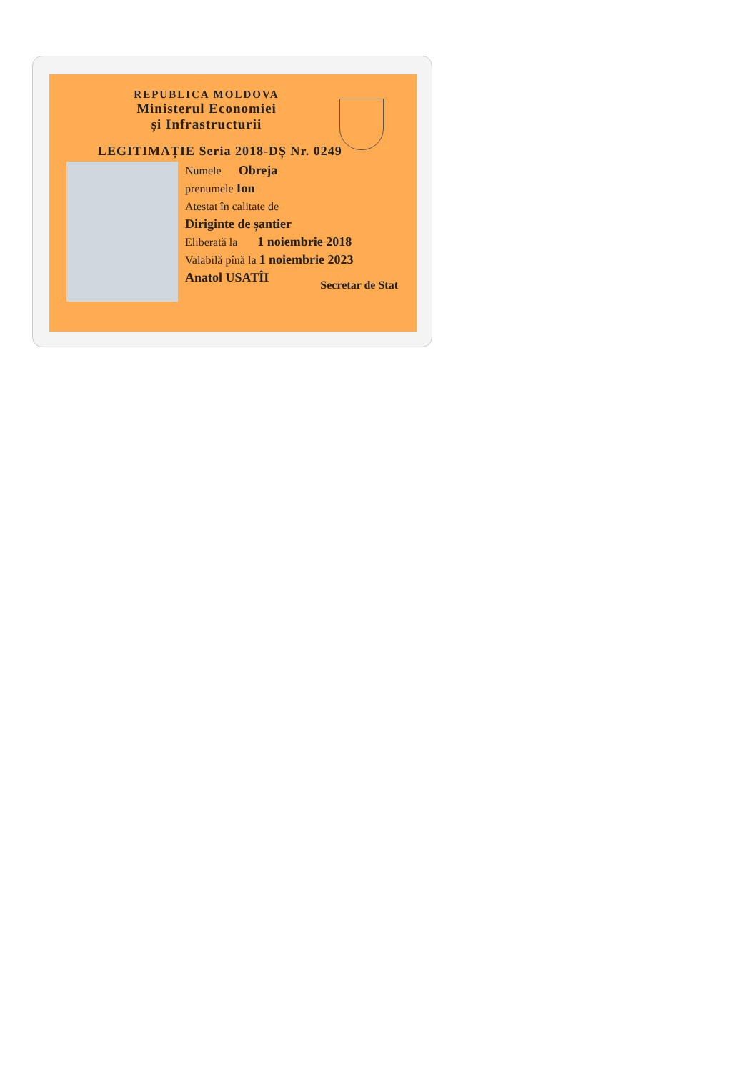REPUBLICA MOLDOVA
Ministerul Economiei
și Infrastructurii
LEGITIMAȚIE Seria 2018-DȘ Nr. 0249
Numele Obreja
prenumele Ion
Atestat în calitate de
Diriginte de șantier
Eliberată la 1 noiembrie 2018
Valabilă pînă la 1 noiembrie 2023
Anatol USATÎI
Secretar de Stat